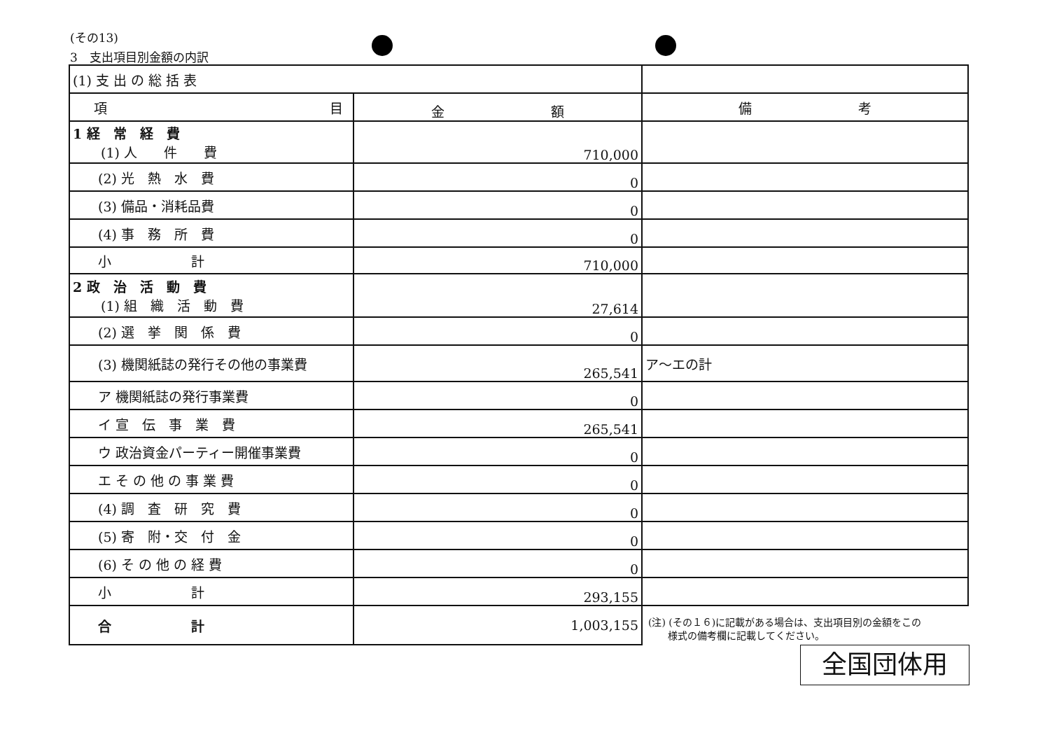(その13)
3　支出項目別金額の内訳
| (1) 支 出 の 総 括 表 | | |
| 項 目 | 金 額 | 備 考 |
| 1 経 常 経 費 (1) 人 件 費 | 710,000 | |
| (2) 光 熱 水 費 | 0 | |
| (3) 備品・消耗品費 | 0 | |
| (4) 事 務 所 費 | 0 | |
| 小 計 | 710,000 | |
| 2 政 治 活 動 費 (1) 組 織 活 動 費 | 27,614 | |
| (2) 選 挙 関 係 費 | 0 | |
| (3) 機関紙誌の発行その他の事業費 | 265,541 | ア〜エの計 |
| ア 機関紙誌の発行事業費 | 0 | |
| イ 宣 伝 事 業 費 | 265,541 | |
| ウ 政治資金パーティー開催事業費 | 0 | |
| エ そ の 他 の 事 業 費 | 0 | |
| (4) 調 査 研 究 費 | 0 | |
| (5) 寄 附・交 付 金 | 0 | |
| (6) そ の 他 の 経 費 | 0 | |
| 小 計 | 293,155 | |
| 合 計 | 1,003,155 | |
(注) (その１６)に記載がある場合は、支出項目別の金額をこの
　　様式の備考欄に記載してください。
全国団体用